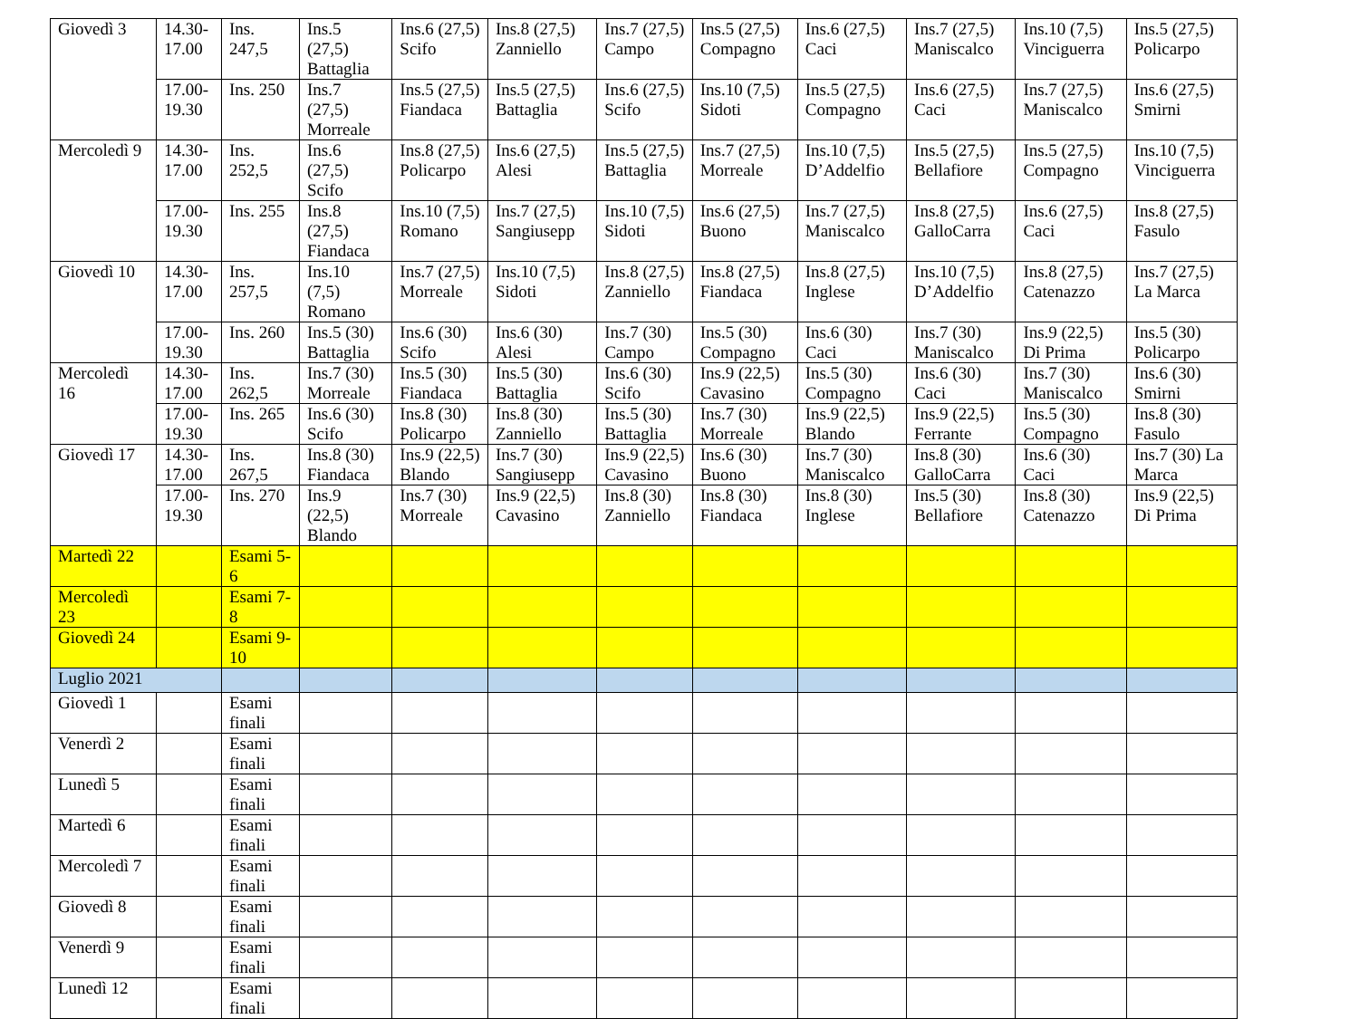| Giovedì 3 | 14.30-17.00 | Ins. 247,5 | Ins.5 (27,5) Battaglia | Ins.6 (27,5) Scifo | Ins.8 (27,5) Zanniello | Ins.7 (27,5) Campo | Ins.5 (27,5) Compagno | Ins.6 (27,5) Caci | Ins.7 (27,5) Maniscalco | Ins.10 (7,5) Vinciguerra | Ins.5 (27,5) Policarpo |
| | 17.00-19.30 | Ins. 250 | Ins.7 (27,5) Morreale | Ins.5 (27,5) Fiandaca | Ins.5 (27,5) Battaglia | Ins.6 (27,5) Scifo | Ins.10 (7,5) Sidoti | Ins.5 (27,5) Compagno | Ins.6 (27,5) Caci | Ins.7 (27,5) Maniscalco | Ins.6 (27,5) Smirni |
| Mercoledì 9 | 14.30-17.00 | Ins. 252,5 | Ins.6 (27,5) Scifo | Ins.8 (27,5) Policarpo | Ins.6 (27,5) Alesi | Ins.5 (27,5) Battaglia | Ins.7 (27,5) Morreale | Ins.10 (7,5) D’Addelfio | Ins.5 (27,5) Bellafiore | Ins.5 (27,5) Compagno | Ins.10 (7,5) Vinciguerra |
| | 17.00-19.30 | Ins. 255 | Ins.8 (27,5) Fiandaca | Ins.10 (7,5) Romano | Ins.7 (27,5) Sangiusepp | Ins.10 (7,5) Sidoti | Ins.6 (27,5) Buono | Ins.7 (27,5) Maniscalco | Ins.8 (27,5) GalloCarra | Ins.6 (27,5) Caci | Ins.8 (27,5) Fasulo |
| Giovedì 10 | 14.30-17.00 | Ins. 257,5 | Ins.10 (7,5) Romano | Ins.7 (27,5) Morreale | Ins.10 (7,5) Sidoti | Ins.8 (27,5) Zanniello | Ins.8 (27,5) Fiandaca | Ins.8 (27,5) Inglese | Ins.10 (7,5) D’Addelfio | Ins.8 (27,5) Catenazzo | Ins.7 (27,5) La Marca |
| | 17.00-19.30 | Ins. 260 | Ins.5 (30) Battaglia | Ins.6 (30) Scifo | Ins.6 (30) Alesi | Ins.7 (30) Campo | Ins.5 (30) Compagno | Ins.6 (30) Caci | Ins.7 (30) Maniscalco | Ins.9 (22,5) Di Prima | Ins.5 (30) Policarpo |
| Mercoledì 16 | 14.30-17.00 | Ins. 262,5 | Ins.7 (30) Morreale | Ins.5 (30) Fiandaca | Ins.5 (30) Battaglia | Ins.6 (30) Scifo | Ins.9 (22,5) Cavasino | Ins.5 (30) Compagno | Ins.6 (30) Caci | Ins.7 (30) Maniscalco | Ins.6 (30) Smirni |
| | 17.00-19.30 | Ins. 265 | Ins.6 (30) Scifo | Ins.8 (30) Policarpo | Ins.8 (30) Zanniello | Ins.5 (30) Battaglia | Ins.7 (30) Morreale | Ins.9 (22,5) Blando | Ins.9 (22,5) Ferrante | Ins.5 (30) Compagno | Ins.8 (30) Fasulo |
| Giovedì 17 | 14.30-17.00 | Ins. 267,5 | Ins.8 (30) Fiandaca | Ins.9 (22,5) Blando | Ins.7 (30) Sangiusepp | Ins.9 (22,5) Cavasino | Ins.6 (30) Buono | Ins.7 (30) Maniscalco | Ins.8 (30) GalloCarra | Ins.6 (30) Caci | Ins.7 (30) La Marca |
| | 17.00-19.30 | Ins. 270 | Ins.9 (22,5) Blando | Ins.7 (30) Morreale | Ins.9 (22,5) Cavasino | Ins.8 (30) Zanniello | Ins.8 (30) Fiandaca | Ins.8 (30) Inglese | Ins.5 (30) Bellafiore | Ins.8 (30) Catenazzo | Ins.9 (22,5) Di Prima |
| Martedì 22 | | Esami 5-6 | | | | | | | | | |
| Mercoledì 23 | | Esami 7-8 | | | | | | | | | |
| Giovedì 24 | | Esami 9-10 | | | | | | | | | |
| Luglio 2021 | | | | | | | | | | | |
| Giovedì 1 | | Esami finali | | | | | | | | | |
| Venerdì 2 | | Esami finali | | | | | | | | | |
| Lunedì 5 | | Esami finali | | | | | | | | | |
| Martedì 6 | | Esami finali | | | | | | | | | |
| Mercoledì 7 | | Esami finali | | | | | | | | | |
| Giovedì 8 | | Esami finali | | | | | | | | | |
| Venerdì 9 | | Esami finali | | | | | | | | | |
| Lunedì 12 | | Esami finali | | | | | | | | | |